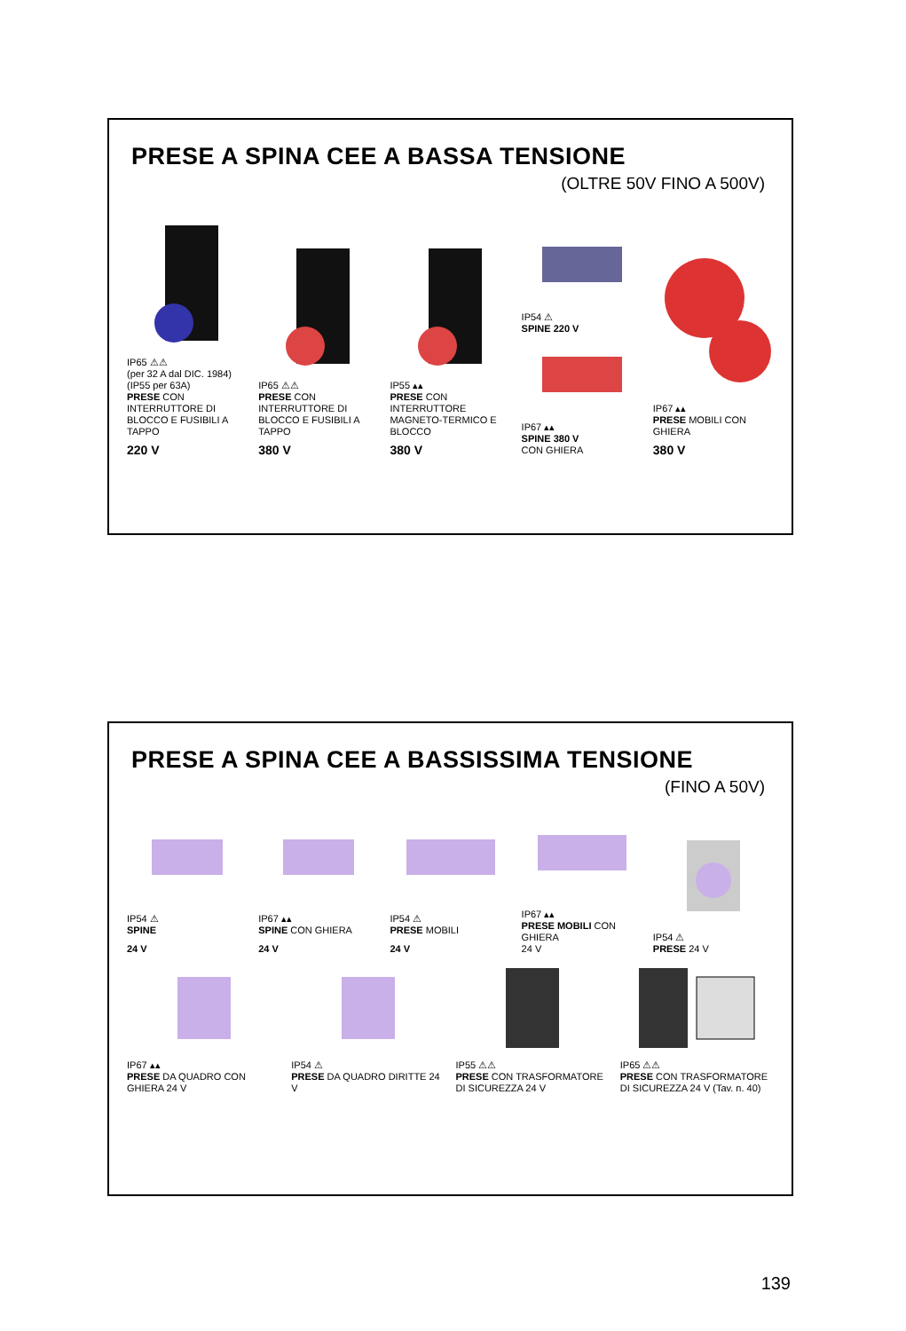PRESE A SPINA CEE A BASSA TENSIONE
(OLTRE 50V FINO A 500V)
IP65 ⚠⚠
(per 32 A dal DIC. 1984)
(IP55 per 63A)
PRESE CON INTERRUTTORE DI BLOCCO E FUSIBILI A TAPPO
220 V
IP65 ⚠⚠
PRESE CON INTERRUTTORE DI BLOCCO E FUSIBILI A TAPPO
380 V
IP55 ▴▴
PRESE CON INTERRUTTORE MAGNETO-TERMICO E BLOCCO
380 V
IP54 ⚠
SPINE 220 V
IP67 ▴▴
SPINE 380 V
CON GHIERA
IP67 ▴▴
PRESE MOBILI CON GHIERA
380 V
PRESE A SPINA CEE A BASSISSIMA TENSIONE
(FINO A 50V)
IP54 ⚠
SPINE
24 V
IP67 ▴▴
SPINE CON GHIERA
24 V
IP54 ⚠
PRESE MOBILI
24 V
IP67 ▴▴
PRESE MOBILI CON GHIERA
24 V
IP54 ⚠
PRESE 24 V
IP67 ▴▴
PRESE DA QUADRO CON GHIERA 24 V
IP54 ⚠
PRESE DA QUADRO DIRITTE 24 V
IP55 ⚠⚠
PRESE CON TRASFORMATORE DI SICUREZZA 24 V
IP65 ⚠⚠
PRESE CON TRASFORMATORE DI SICUREZZA 24 V (Tav. n. 40)
139